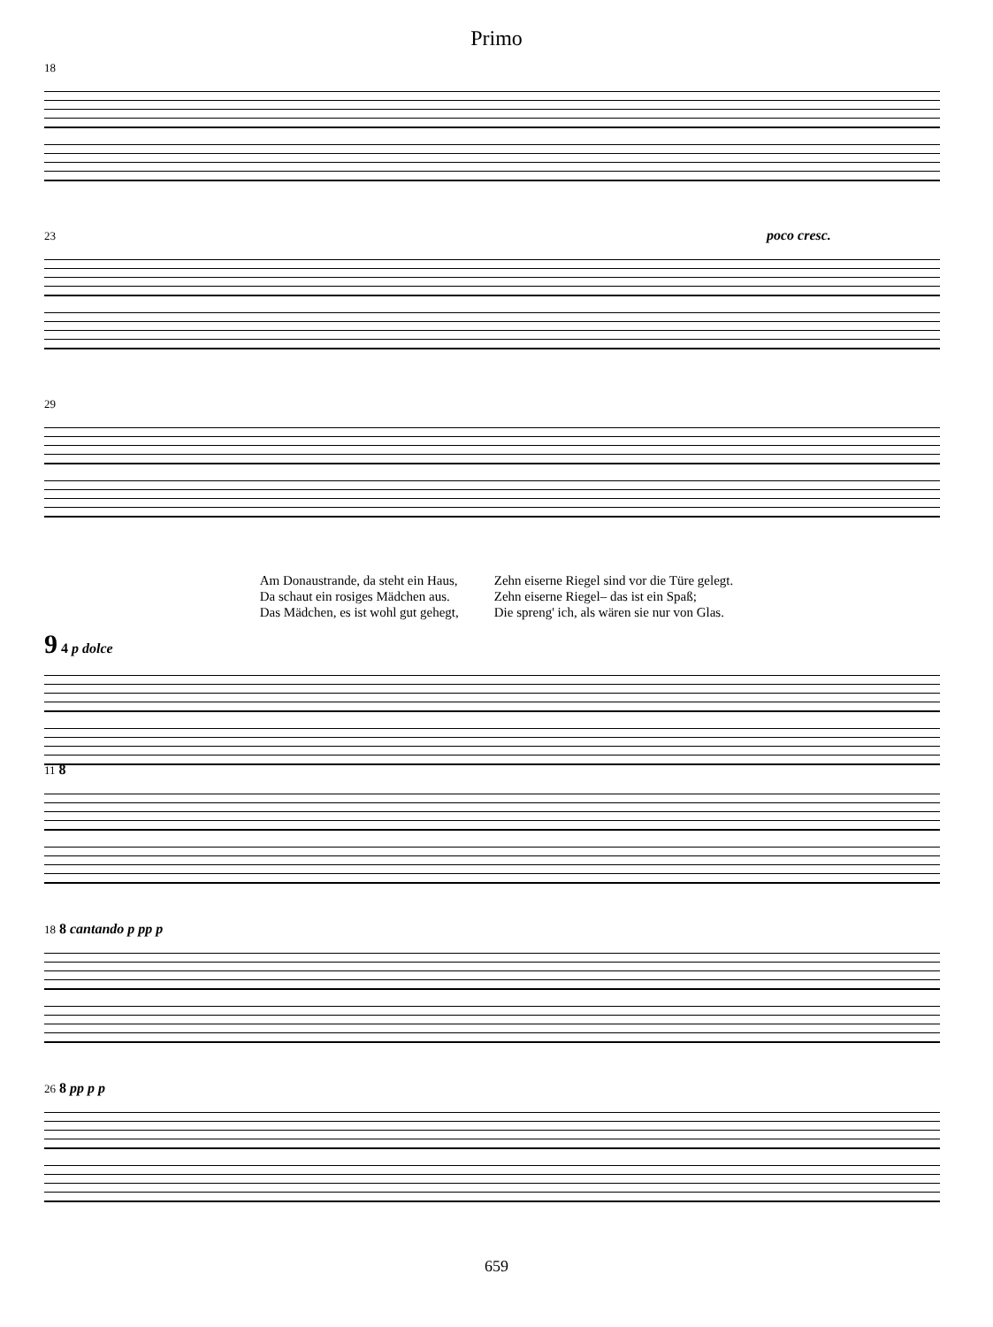Primo
18
23 poco cresc.
29
Am Donaustrande, da steht ein Haus,
Da schaut ein rosiges Mädchen aus.
Das Mädchen, es ist wohl gut gehegt,
Zehn eiserne Riegel sind vor die Türe gelegt.
Zehn eiserne Riegel– das ist ein Spaß;
Die spreng' ich, als wären sie nur von Glas.
9 4 p dolce
11 8
18 8 cantando p pp p
26 8 pp p p
659